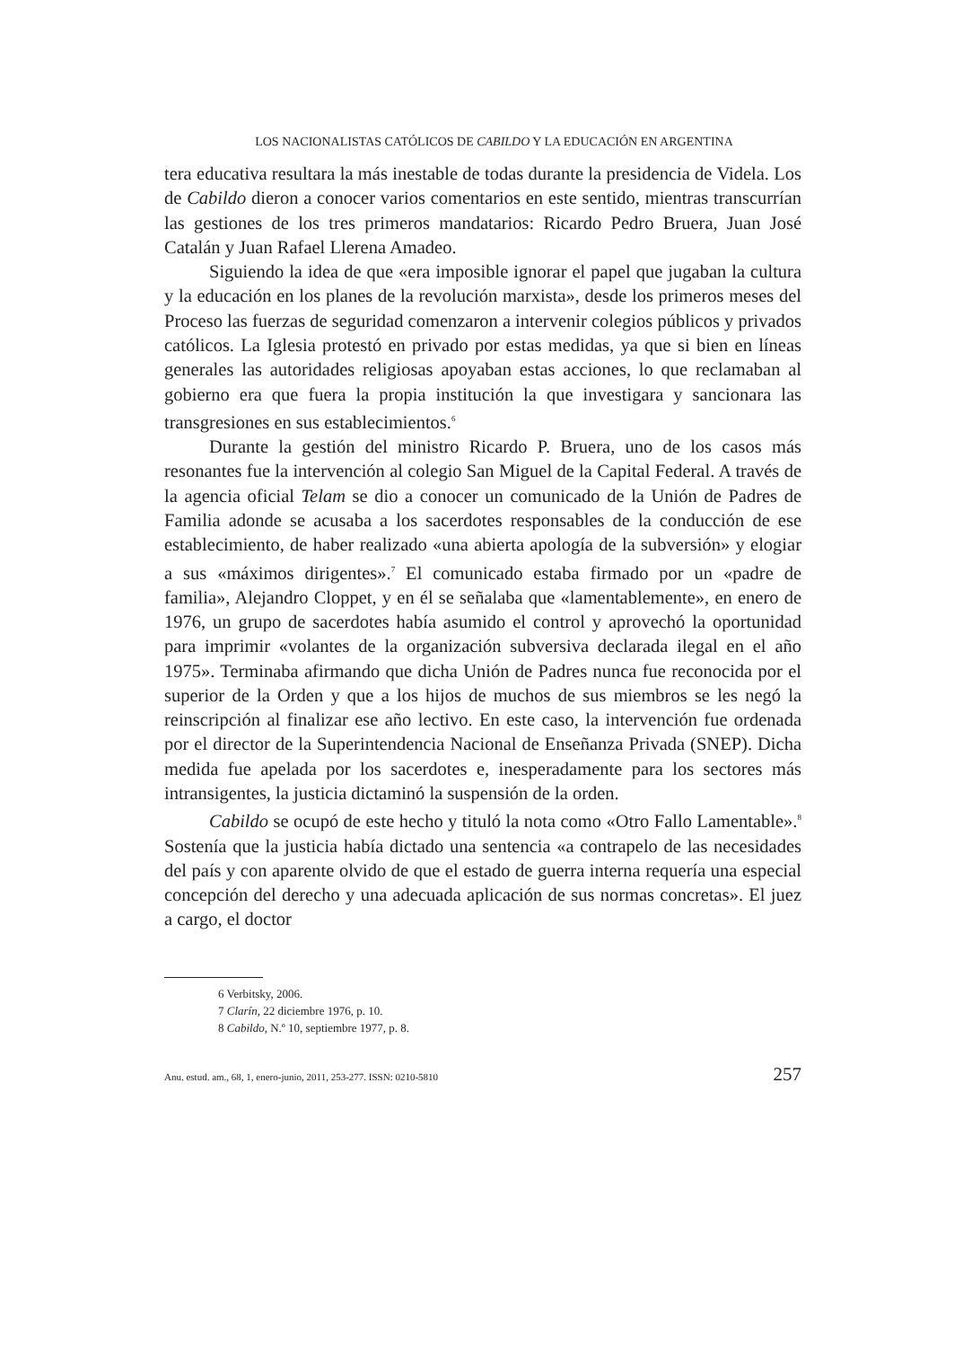LOS NACIONALISTAS CATÓLICOS DE CABILDO Y LA EDUCACIÓN EN ARGENTINA
tera educativa resultara la más inestable de todas durante la presidencia de Videla. Los de Cabildo dieron a conocer varios comentarios en este sentido, mientras transcurrían las gestiones de los tres primeros mandatarios: Ricardo Pedro Bruera, Juan José Catalán y Juan Rafael Llerena Amadeo.
Siguiendo la idea de que «era imposible ignorar el papel que jugaban la cultura y la educación en los planes de la revolución marxista», desde los primeros meses del Proceso las fuerzas de seguridad comenzaron a intervenir colegios públicos y privados católicos. La Iglesia protestó en privado por estas medidas, ya que si bien en líneas generales las autoridades religiosas apoyaban estas acciones, lo que reclamaban al gobierno era que fuera la propia institución la que investigara y sancionara las transgresiones en sus establecimientos.<sup>6</sup>
Durante la gestión del ministro Ricardo P. Bruera, uno de los casos más resonantes fue la intervención al colegio San Miguel de la Capital Federal. A través de la agencia oficial Telam se dio a conocer un comunicado de la Unión de Padres de Familia adonde se acusaba a los sacerdotes responsables de la conducción de ese establecimiento, de haber realizado «una abierta apología de la subversión» y elogiar a sus «máximos dirigentes».<sup>7</sup> El comunicado estaba firmado por un «padre de familia», Alejandro Cloppet, y en él se señalaba que «lamentablemente», en enero de 1976, un grupo de sacerdotes había asumido el control y aprovechó la oportunidad para imprimir «volantes de la organización subversiva declarada ilegal en el año 1975». Terminaba afirmando que dicha Unión de Padres nunca fue reconocida por el superior de la Orden y que a los hijos de muchos de sus miembros se les negó la reinscripción al finalizar ese año lectivo. En este caso, la intervención fue ordenada por el director de la Superintendencia Nacional de Enseñanza Privada (SNEP). Dicha medida fue apelada por los sacerdotes e, inesperadamente para los sectores más intransigentes, la justicia dictaminó la suspensión de la orden.
Cabildo se ocupó de este hecho y tituló la nota como «Otro Fallo Lamentable».<sup>8</sup> Sostenía que la justicia había dictado una sentencia «a contrapelo de las necesidades del país y con aparente olvido de que el estado de guerra interna requería una especial concepción del derecho y una adecuada aplicación de sus normas concretas». El juez a cargo, el doctor
6 Verbitsky, 2006.
7 Clarín, 22 diciembre 1976, p. 10.
8 Cabildo, N.º 10, septiembre 1977, p. 8.
Anu. estud. am., 68, 1, enero-junio, 2011, 253-277. ISSN: 0210-5810 257